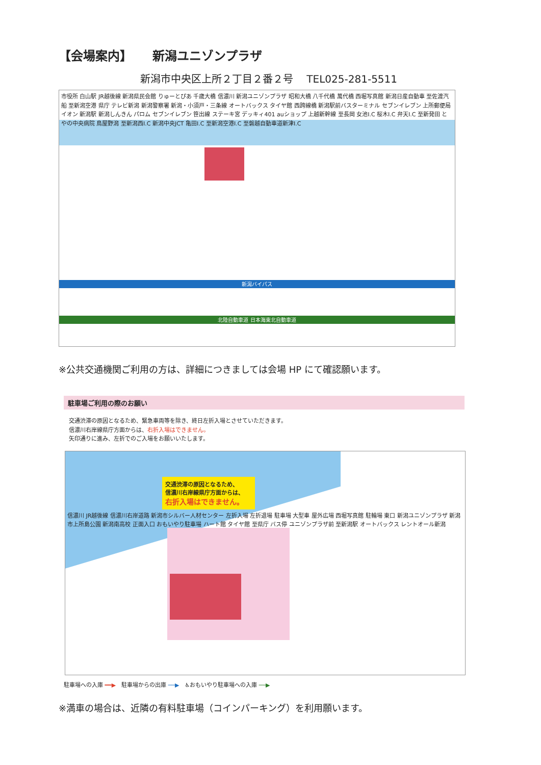【会場案内】 新潟ユニゾンプラザ
新潟市中央区上所２丁目２番２号　 TEL025-281-5511
新潟バイパス
北陸自動車道 日本海東北自動車道
市役所 白山駅 JR越後線 新潟県民会館 りゅーとぴあ 千歳大橋 信濃川 新潟ユニゾンプラザ 昭和大橋 八千代橋 萬代橋 西堀写真館 新潟日産自動車 至佐渡汽船 至新潟空港 県庁 テレビ新潟 新潟警察署 新潟・小須戸・三条線 オートバックス タイヤ館 西跨線橋 新潟駅前バスターミナル セブンイレブン 上所郵便局 イオン 新潟駅 新潟しんきん パロム セブンイレブン 笹出線 ステーキ宮 デッキィ401 auショップ 上越新幹線 至長岡 女池I.C 桜木I.C 弁天I.C 至新発田 とやの中央病院 鳥屋野潟 至新潟西I.C 新潟中央JCT 亀田I.C 至新潟空港I.C 至磐越自動車道新津I.C
※公共交通機関ご利用の方は、詳細につきましては会場 HP にて確認願います。
駐車場ご利用の際のお願い
交通渋滞の原因となるため、緊急車両等を除き、終日左折入場とさせていただきます。
信濃川右岸線県庁方面からは、右折入場はできません。
矢印通りに進み、左折でのご入場をお願いいたします。
交通渋滞の原因となるため、
信濃川右岸線県庁方面からは、
右折入場はできません。
信濃川 JR越後線 信濃川右岸道路 新潟市シルバー人材センター 左折入場 左折退場 駐車場 大型車 屋外広場 西堀写真館 駐輪場 東口 新潟ユニゾンプラザ 新潟市上所島公園 新潟南高校 正面入口 おもいやり駐車場 ハート館 タイヤ館 至県庁 バス停 ユニゾンプラザ前 至新潟駅 オートバックス レントオール新潟
駐車場への入庫 ━━▶　駐車場からの出庫 ──▶　♿おもいやり駐車場への入庫 ──▶
※満車の場合は、近隣の有料駐車場（コインパーキング）を利用願います。